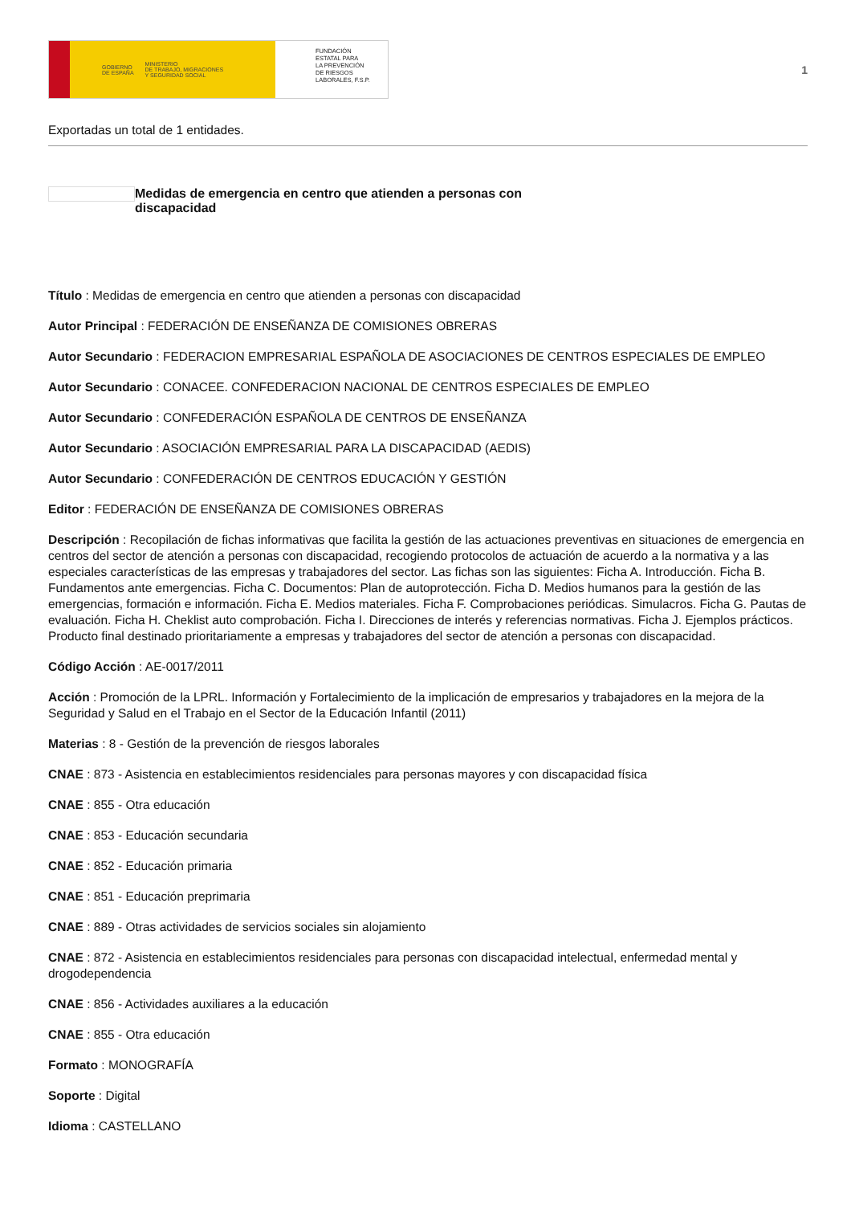GOBIERNO
DE ESPAÑA MINISTERIO
DE TRABAJO, MIGRACIONES
Y SEGURIDAD SOCIAL
FUNDACIÓN
ESTATAL PARA
LA PREVENCIÓN
DE RIESGOS
LABORALES, F.S.P.
1
Exportadas un total de 1 entidades.
Medidas de emergencia en centro que atienden a personas con discapacidad
Título : Medidas de emergencia en centro que atienden a personas con discapacidad
Autor Principal : FEDERACIÓN DE ENSEÑANZA DE COMISIONES OBRERAS
Autor Secundario : FEDERACION EMPRESARIAL ESPAÑOLA DE ASOCIACIONES DE CENTROS ESPECIALES DE EMPLEO
Autor Secundario : CONACEE. CONFEDERACION NACIONAL DE CENTROS ESPECIALES DE EMPLEO
Autor Secundario : CONFEDERACIÓN ESPAÑOLA DE CENTROS DE ENSEÑANZA
Autor Secundario : ASOCIACIÓN EMPRESARIAL PARA LA DISCAPACIDAD (AEDIS)
Autor Secundario : CONFEDERACIÓN DE CENTROS EDUCACIÓN Y GESTIÓN
Editor : FEDERACIÓN DE ENSEÑANZA DE COMISIONES OBRERAS
Descripción : Recopilación de fichas informativas que facilita la gestión de las actuaciones preventivas en situaciones de emergencia en centros del sector de atención a personas con discapacidad, recogiendo protocolos de actuación de acuerdo a la normativa y a las especiales características de las empresas y trabajadores del sector. Las fichas son las siguientes: Ficha A. Introducción. Ficha B. Fundamentos ante emergencias. Ficha C. Documentos: Plan de autoprotección. Ficha D. Medios humanos para la gestión de las emergencias, formación e información. Ficha E. Medios materiales. Ficha F. Comprobaciones periódicas. Simulacros. Ficha G. Pautas de evaluación. Ficha H. Cheklist auto comprobación. Ficha I. Direcciones de interés y referencias normativas. Ficha J. Ejemplos prácticos. Producto final destinado prioritariamente a empresas y trabajadores del sector de atención a personas con discapacidad.
Código Acción : AE-0017/2011
Acción : Promoción de la LPRL. Información y Fortalecimiento de la implicación de empresarios y trabajadores en la mejora de la Seguridad y Salud en el Trabajo en el Sector de la Educación Infantil (2011)
Materias : 8 - Gestión de la prevención de riesgos laborales
CNAE : 873 - Asistencia en establecimientos residenciales para personas mayores y con discapacidad física
CNAE : 855 - Otra educación
CNAE : 853 - Educación secundaria
CNAE : 852 - Educación primaria
CNAE : 851 - Educación preprimaria
CNAE : 889 - Otras actividades de servicios sociales sin alojamiento
CNAE : 872 - Asistencia en establecimientos residenciales para personas con discapacidad intelectual, enfermedad mental y drogodependencia
CNAE : 856 - Actividades auxiliares a la educación
CNAE : 855 - Otra educación
Formato : MONOGRAFÍA
Soporte : Digital
Idioma : CASTELLANO